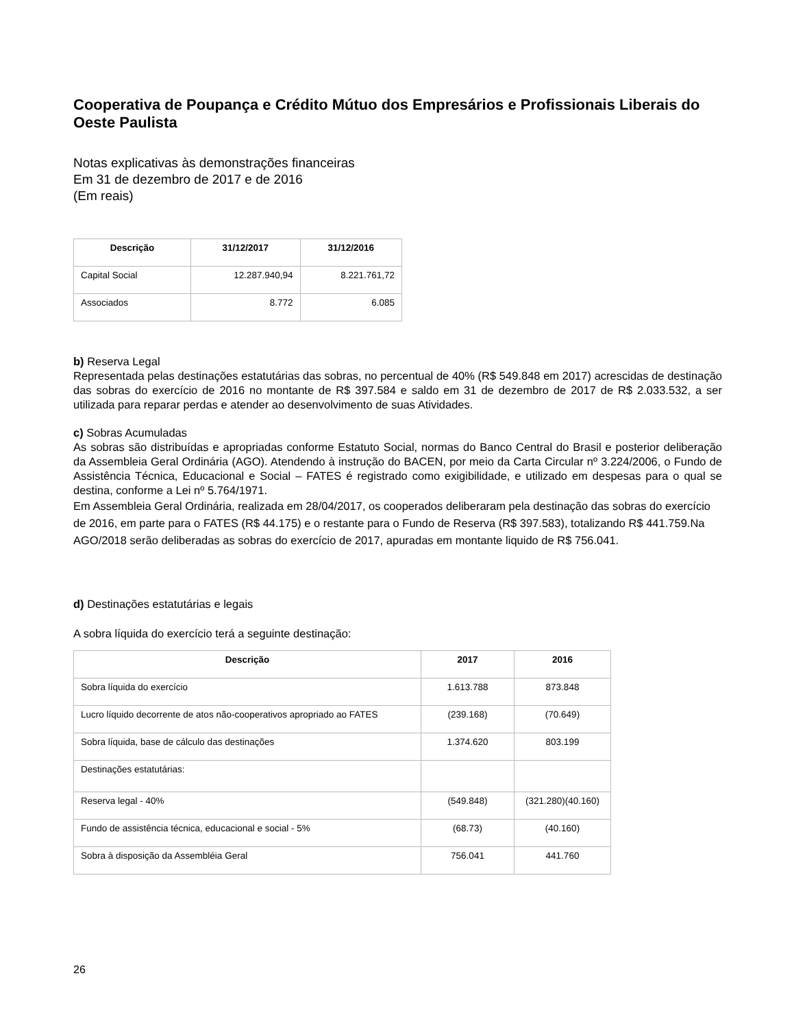Cooperativa de Poupança e Crédito Mútuo dos Empresários e Profissionais Liberais do Oeste Paulista
Notas explicativas às demonstrações financeiras
Em 31 de dezembro de 2017 e de 2016
(Em reais)
| Descrição | 31/12/2017 | 31/12/2016 |
| --- | --- | --- |
| Capital Social | 12.287.940,94 | 8.221.761,72 |
| Associados | 8.772 | 6.085 |
b) Reserva Legal
Representada pelas destinações estatutárias das sobras, no percentual de 40% (R$ 549.848 em 2017) acrescidas de destinação das sobras do exercício de 2016 no montante de R$ 397.584 e saldo em 31 de dezembro de 2017 de R$ 2.033.532, a ser utilizada para reparar perdas e atender ao desenvolvimento de suas Atividades.
c) Sobras Acumuladas
As sobras são distribuídas e apropriadas conforme Estatuto Social, normas do Banco Central do Brasil e posterior deliberação da Assembleia Geral Ordinária (AGO). Atendendo à instrução do BACEN, por meio da Carta Circular nº 3.224/2006, o Fundo de Assistência Técnica, Educacional e Social – FATES é registrado como exigibilidade, e utilizado em despesas para o qual se destina, conforme a Lei nº 5.764/1971.
Em Assembleia Geral Ordinária, realizada em 28/04/2017, os cooperados deliberaram pela destinação das sobras do exercício de 2016, em parte para o FATES (R$ 44.175) e o restante para o Fundo de Reserva (R$ 397.583), totalizando R$ 441.759.Na AGO/2018 serão deliberadas as sobras do exercício de 2017, apuradas em montante liquido de R$ 756.041.
d) Destinações estatutárias e legais
A sobra líquida do exercício terá a seguinte destinação:
| Descrição | 2017 | 2016 |
| --- | --- | --- |
| Sobra líquida do exercício | 1.613.788 | 873.848 |
| Lucro líquido decorrente de atos não-cooperativos apropriado ao FATES | (239.168) | (70.649) |
| Sobra líquida, base de cálculo das destinações | 1.374.620 | 803.199 |
| Destinações estatutárias: | | |
| Reserva legal - 40% | (549.848) | (321.280)(40.160) |
| Fundo de assistência técnica, educacional e social - 5% | (68.73) | (40.160) |
| Sobra à disposição da Assembléia Geral | 756.041 | 441.760 |
26